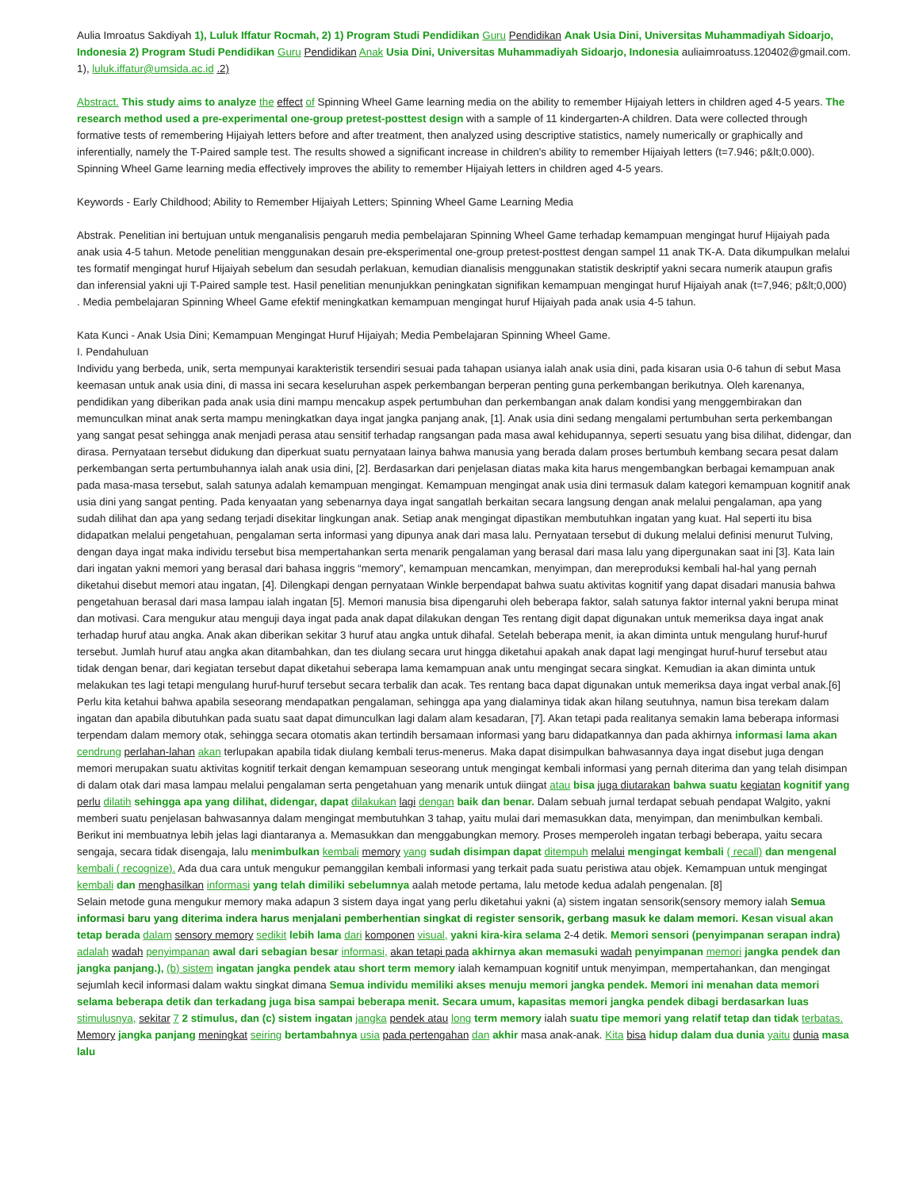Aulia Imroatus Sakdiyah 1), Luluk Iffatur Rocmah, 2) 1) Program Studi Pendidikan Guru Pendidikan Anak Usia Dini, Universitas Muhammadiyah Sidoarjo, Indonesia 2) Program Studi Pendidikan Guru Pendidikan Anak Usia Dini, Universitas Muhammadiyah Sidoarjo, Indonesia auliaimroatuss.120402@gmail.com. 1), luluk.iffatur@umsida.ac.id .2)
Abstract. This study aims to analyze the effect of Spinning Wheel Game learning media on the ability to remember Hijaiyah letters in children aged 4-5 years. The research method used a pre-experimental one-group pretest-posttest design with a sample of 11 kindergarten-A children. Data were collected through formative tests of remembering Hijaiyah letters before and after treatment, then analyzed using descriptive statistics, namely numerically or graphically and inferentially, namely the T-Paired sample test. The results showed a significant increase in children's ability to remember Hijaiyah letters (t=7.946; p&lt;0.000). Spinning Wheel Game learning media effectively improves the ability to remember Hijaiyah letters in children aged 4-5 years.
Keywords - Early Childhood; Ability to Remember Hijaiyah Letters; Spinning Wheel Game Learning Media
Abstrak. Penelitian ini bertujuan untuk menganalisis pengaruh media pembelajaran Spinning Wheel Game terhadap kemampuan mengingat huruf Hijaiyah pada anak usia 4-5 tahun. Metode penelitian menggunakan desain pre-eksperimental one-group pretest-posttest dengan sampel 11 anak TK-A. Data dikumpulkan melalui tes formatif mengingat huruf Hijaiyah sebelum dan sesudah perlakuan, kemudian dianalisis menggunakan statistik deskriptif yakni secara numerik ataupun grafis dan inferensial yakni uji T-Paired sample test. Hasil penelitian menunjukkan peningkatan signifikan kemampuan mengingat huruf Hijaiyah anak (t=7,946; p&lt;0,000) . Media pembelajaran Spinning Wheel Game efektif meningkatkan kemampuan mengingat huruf Hijaiyah pada anak usia 4-5 tahun.
Kata Kunci - Anak Usia Dini; Kemampuan Mengingat Huruf Hijaiyah; Media Pembelajaran Spinning Wheel Game.
I. Pendahuluan
Individu yang berbeda, unik, serta mempunyai karakteristik tersendiri sesuai pada tahapan usianya ialah anak usia dini, pada kisaran usia 0-6 tahun di sebut Masa keemasan untuk anak usia dini, di massa ini secara keseluruhan aspek perkembangan berperan penting guna perkembangan berikutnya. Oleh karenanya, pendidikan yang diberikan pada anak usia dini mampu mencakup aspek pertumbuhan dan perkembangan anak dalam kondisi yang menggembirakan dan memunculkan minat anak serta mampu meningkatkan daya ingat jangka panjang anak, [1]. Anak usia dini sedang mengalami pertumbuhan serta perkembangan yang sangat pesat sehingga anak menjadi perasa atau sensitif terhadap rangsangan pada masa awal kehidupannya, seperti sesuatu yang bisa dilihat, didengar, dan dirasa. Pernyataan tersebut didukung dan diperkuat suatu pernyataan lainya bahwa manusia yang berada dalam proses bertumbuh kembang secara pesat dalam perkembangan serta pertumbuhannya ialah anak usia dini, [2]. Berdasarkan dari penjelasan diatas maka kita harus mengembangkan berbagai kemampuan anak pada masa-masa tersebut, salah satunya adalah kemampuan mengingat. Kemampuan mengingat anak usia dini termasuk dalam kategori kemampuan kognitif anak usia dini yang sangat penting. Pada kenyaatan yang sebenarnya daya ingat sangatlah berkaitan secara langsung dengan anak melalui pengalaman, apa yang sudah dilihat dan apa yang sedang terjadi disekitar lingkungan anak. Setiap anak mengingat dipastikan membutuhkan ingatan yang kuat. Hal seperti itu bisa didapatkan melalui pengetahuan, pengalaman serta informasi yang dipunya anak dari masa lalu. Pernyataan tersebut di dukung melalui definisi menurut Tulving, dengan daya ingat maka individu tersebut bisa mempertahankan serta menarik pengalaman yang berasal dari masa lalu yang dipergunakan saat ini [3]. Kata lain dari ingatan yakni memori yang berasal dari bahasa inggris “memory”, kemampuan mencamkan, menyimpan, dan mereproduksi kembali hal-hal yang pernah diketahui disebut memori atau ingatan, [4]. Dilengkapi dengan pernyataan Winkle berpendapat bahwa suatu aktivitas kognitif yang dapat disadari manusia bahwa pengetahuan berasal dari masa lampau ialah ingatan [5]. Memori manusia bisa dipengaruhi oleh beberapa faktor, salah satunya faktor internal yakni berupa minat dan motivasi. Cara mengukur atau menguji daya ingat pada anak dapat dilakukan dengan Tes rentang digit dapat digunakan untuk memeriksa daya ingat anak terhadap huruf atau angka. Anak akan diberikan sekitar 3 huruf atau angka untuk dihafal. Setelah beberapa menit, ia akan diminta untuk mengulang huruf-huruf tersebut. Jumlah huruf atau angka akan ditambahkan, dan tes diulang secara urut hingga diketahui apakah anak dapat lagi mengingat huruf-huruf tersebut atau tidak dengan benar, dari kegiatan tersebut dapat diketahui seberapa lama kemampuan anak untu mengingat secara singkat. Kemudian ia akan diminta untuk melakukan tes lagi tetapi mengulang huruf-huruf tersebut secara terbalik dan acak. Tes rentang baca dapat digunakan untuk memeriksa daya ingat verbal anak.[6]
Perlu kita ketahui bahwa apabila seseorang mendapatkan pengalaman, sehingga apa yang dialaminya tidak akan hilang seutuhnya, namun bisa terekam dalam ingatan dan apabila dibutuhkan pada suatu saat dapat dimunculkan lagi dalam alam kesadaran, [7]. Akan tetapi pada realitanya semakin lama beberapa informasi terpendam dalam memory otak, sehingga secara otomatis akan tertindih bersamaan informasi yang baru didapatkannya dan pada akhirnya informasi lama akan cendrung perlahan-lahan akan terlupakan apabila tidak diulang kembali terus-menerus. Maka dapat disimpulkan bahwasannya daya ingat disebut juga dengan memori merupakan suatu aktivitas kognitif terkait dengan kemampuan seseorang untuk mengingat kembali informasi yang pernah diterima dan yang telah disimpan di dalam otak dari masa lampau melalui pengalaman serta pengetahuan yang menarik untuk diingat atau bisa juga diutarakan bahwa suatu kegiatan kognitif yang perlu dilatih sehingga apa yang dilihat, didengar, dapat dilakukan lagi dengan baik dan benar. Dalam sebuah jurnal terdapat sebuah pendapat Walgito, yakni memberi suatu penjelasan bahwasannya dalam mengingat membutuhkan 3 tahap, yaitu mulai dari memasukkan data, menyimpan, dan menimbulkan kembali. Berikut ini membuatnya lebih jelas lagi diantaranya a. Memasukkan dan menggabungkan memory. Proses memperoleh ingatan terbagi beberapa, yaitu secara sengaja, secara tidak disengaja, lalu menimbulkan kembali memory yang sudah disimpan dapat ditempuh melalui mengingat kembali ( recall) dan mengenal kembali ( recognize). Ada dua cara untuk mengukur pemanggilan kembali informasi yang terkait pada suatu peristiwa atau objek. Kemampuan untuk mengingat kembali dan menghasilkan informasi yang telah dimiliki sebelumnya aalah metode pertama, lalu metode kedua adalah pengenalan. [8]
Selain metode guna mengukur memory maka adapun 3 sistem daya ingat yang perlu diketahui yakni (a) sistem ingatan sensorik(sensory memory ialah Semua informasi baru yang diterima indera harus menjalani pemberhentian singkat di register sensorik, gerbang masuk ke dalam memori. Kesan visual akan tetap berada dalam sensory memory sedikit lebih lama dari komponen visual, yakni kira-kira selama 2-4 detik. Memori sensori (penyimpanan serapan indra) adalah wadah penyimpanan awal dari sebagian besar informasi, akan tetapi pada akhirnya akan memasuki wadah penyimpanan memori jangka pendek dan jangka panjang.), (b) sistem ingatan jangka pendek atau short term memory ialah kemampuan kognitif untuk menyimpan, mempertahankan, dan mengingat sejumlah kecil informasi dalam waktu singkat dimana Semua individu memiliki akses menuju memori jangka pendek. Memori ini menahan data memori selama beberapa detik dan terkadang juga bisa sampai beberapa menit. Secara umum, kapasitas memori jangka pendek dibagi berdasarkan luas stimulusnya, sekitar 7 2 stimulus, dan (c) sistem ingatan jangka pendek atau long term memory ialah suatu tipe memori yang relatif tetap dan tidak terbatas. Memory jangka panjang meningkat seiring bertambahnya usia pada pertengahan dan akhir masa anak-anak. Kita bisa hidup dalam dua dunia yaitu dunia masa lalu